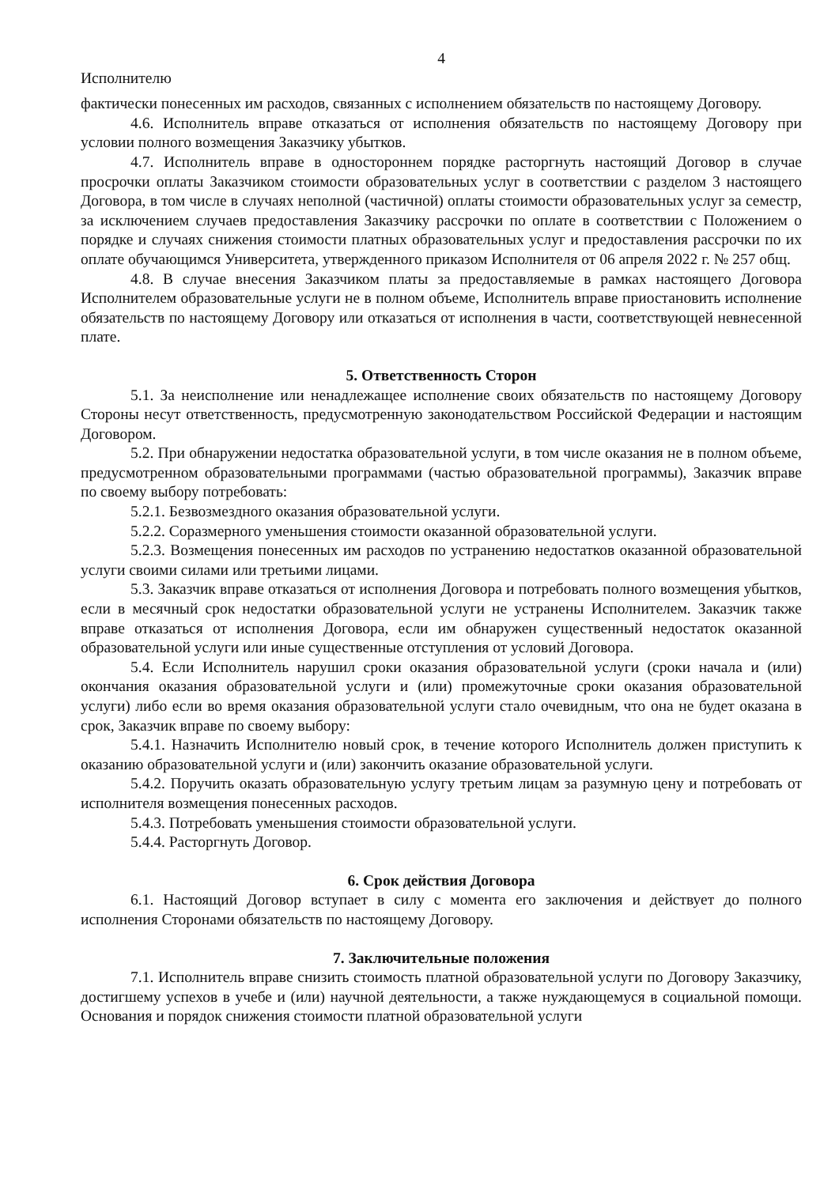4
Исполнителю
фактически понесенных им расходов, связанных с исполнением обязательств по настоящему Договору.
4.6. Исполнитель вправе отказаться от исполнения обязательств по настоящему Договору при условии полного возмещения Заказчику убытков.
4.7. Исполнитель вправе в одностороннем порядке расторгнуть настоящий Договор в случае просрочки оплаты Заказчиком стоимости образовательных услуг в соответствии с разделом 3 настоящего Договора, в том числе в случаях неполной (частичной) оплаты стоимости образовательных услуг за семестр, за исключением случаев предоставления Заказчику рассрочки по оплате в соответствии с Положением о порядке и случаях снижения стоимости платных образовательных услуг и предоставления рассрочки по их оплате обучающимся Университета, утвержденного приказом Исполнителя от 06 апреля 2022 г. № 257 общ.
4.8. В случае внесения Заказчиком платы за предоставляемые в рамках настоящего Договора Исполнителем образовательные услуги не в полном объеме, Исполнитель вправе приостановить исполнение обязательств по настоящему Договору или отказаться от исполнения в части, соответствующей невнесенной плате.
5. Ответственность Сторон
5.1. За неисполнение или ненадлежащее исполнение своих обязательств по настоящему Договору Стороны несут ответственность, предусмотренную законодательством Российской Федерации и настоящим Договором.
5.2. При обнаружении недостатка образовательной услуги, в том числе оказания не в полном объеме, предусмотренном образовательными программами (частью образовательной программы), Заказчик вправе по своему выбору потребовать:
5.2.1. Безвозмездного оказания образовательной услуги.
5.2.2. Соразмерного уменьшения стоимости оказанной образовательной услуги.
5.2.3. Возмещения понесенных им расходов по устранению недостатков оказанной образовательной услуги своими силами или третьими лицами.
5.3. Заказчик вправе отказаться от исполнения Договора и потребовать полного возмещения убытков, если в месячный срок недостатки образовательной услуги не устранены Исполнителем. Заказчик также вправе отказаться от исполнения Договора, если им обнаружен существенный недостаток оказанной образовательной услуги или иные существенные отступления от условий Договора.
5.4. Если Исполнитель нарушил сроки оказания образовательной услуги (сроки начала и (или) окончания оказания образовательной услуги и (или) промежуточные сроки оказания образовательной услуги) либо если во время оказания образовательной услуги стало очевидным, что она не будет оказана в срок, Заказчик вправе по своему выбору:
5.4.1. Назначить Исполнителю новый срок, в течение которого Исполнитель должен приступить к оказанию образовательной услуги и (или) закончить оказание образовательной услуги.
5.4.2. Поручить оказать образовательную услугу третьим лицам за разумную цену и потребовать от исполнителя возмещения понесенных расходов.
5.4.3. Потребовать уменьшения стоимости образовательной услуги.
5.4.4. Расторгнуть Договор.
6. Срок действия Договора
6.1. Настоящий Договор вступает в силу с момента его заключения и действует до полного исполнения Сторонами обязательств по настоящему Договору.
7. Заключительные положения
7.1. Исполнитель вправе снизить стоимость платной образовательной услуги по Договору Заказчику, достигшему успехов в учебе и (или) научной деятельности, а также нуждающемуся в социальной помощи. Основания и порядок снижения стоимости платной образовательной услуги